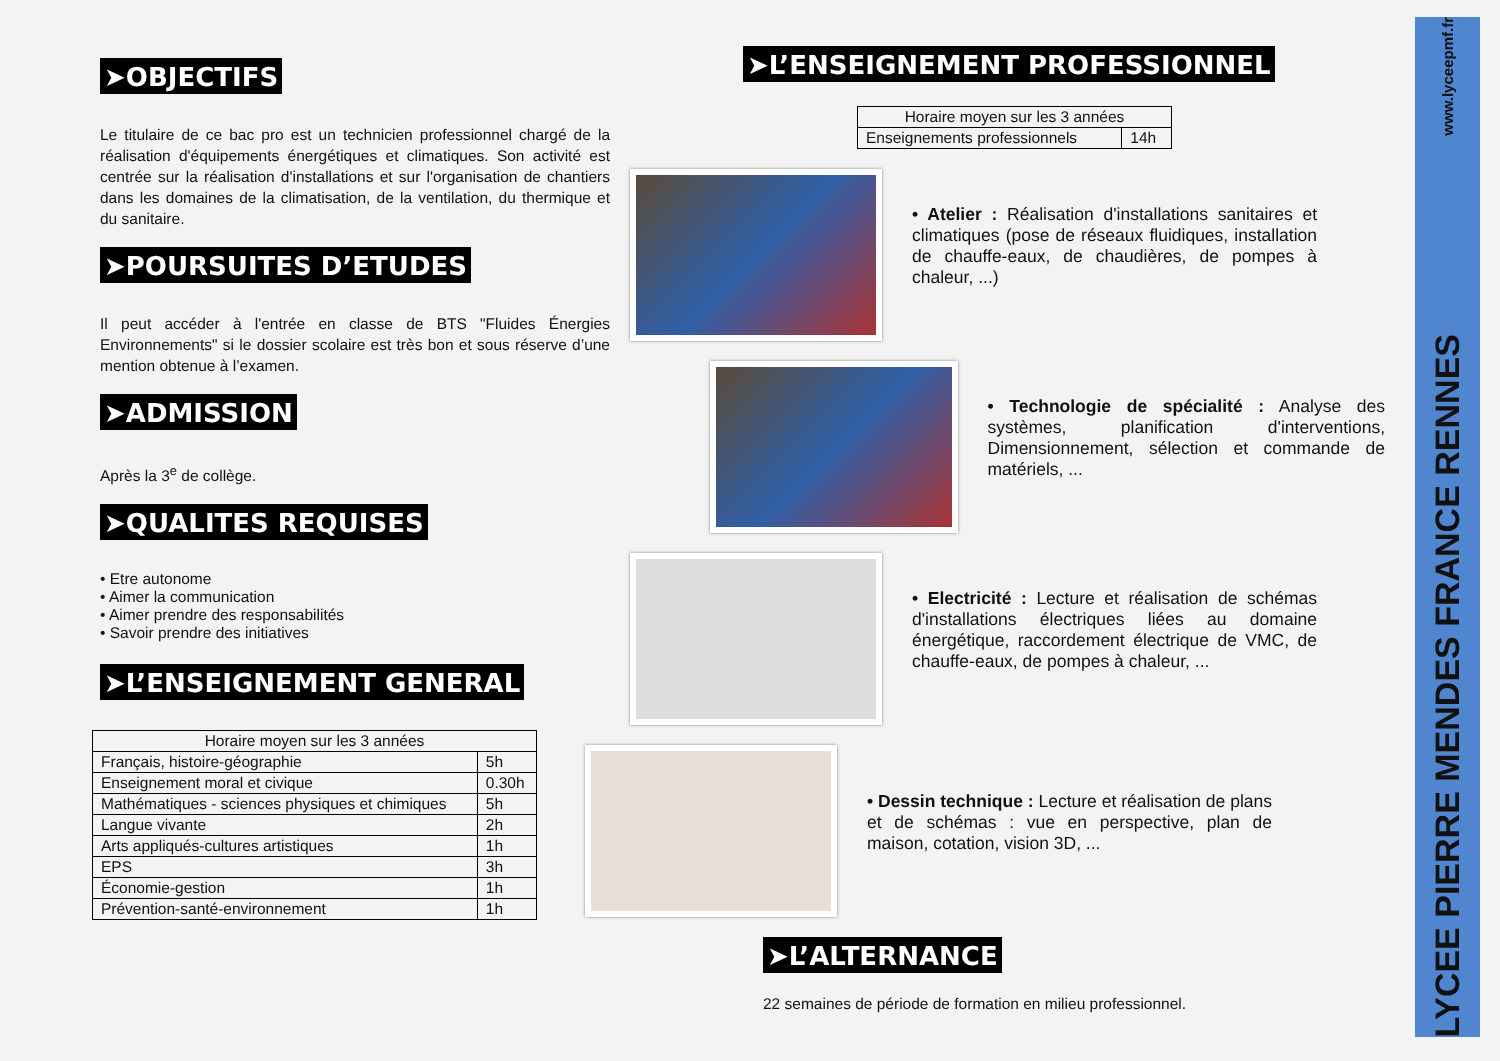➤OBJECTIFS
Le titulaire de ce bac pro est un technicien professionnel chargé de la réalisation d'équipements énergétiques et climatiques. Son activité est centrée sur la réalisation d'installations et sur l'organisation de chantiers dans les domaines de la climatisation, de la ventilation, du thermique et du sanitaire.
➤POURSUITES D’ETUDES
Il peut accéder à l'entrée en classe de BTS "Fluides Énergies Environnements" si le dossier scolaire est très bon et sous réserve d’une mention obtenue à l’examen.
➤ADMISSION
Après la 3<sup>e</sup> de collège.
➤QUALITES REQUISES
• Etre autonome
• Aimer la communication
• Aimer prendre des responsabilités
• Savoir prendre des initiatives
➤L’ENSEIGNEMENT GENERAL
| Horaire moyen sur les 3 années | |
| Français, histoire-géographie | 5h |
| Enseignement moral et civique | 0.30h |
| Mathématiques - sciences physiques et chimiques | 5h |
| Langue vivante | 2h |
| Arts appliqués-cultures artistiques | 1h |
| EPS | 3h |
| Économie-gestion | 1h |
| Prévention-santé-environnement | 1h |
➤L’ENSEIGNEMENT PROFESSIONNEL
| Horaire moyen sur les 3 années | |
| Enseignements professionnels | 14h |
• Atelier : Réalisation d'installations sanitaires et climatiques (pose de réseaux fluidiques, installation de chauffe-eaux, de chaudières, de pompes à chaleur, ...)
• Technologie de spécialité : Analyse des systèmes, planification d'interventions, Dimensionnement, sélection et commande de matériels, ...
• Electricité : Lecture et réalisation de schémas d'installations électriques liées au domaine énergétique, raccordement électrique de VMC, de chauffe-eaux, de pompes à chaleur, ...
• Dessin technique : Lecture et réalisation de plans et de schémas : vue en perspective, plan de maison, cotation, vision 3D, ...
➤L’ALTERNANCE
22 semaines de période de formation en milieu professionnel.
www.lyceepmf.fr
LYCEE PIERRE MENDES FRANCE RENNES